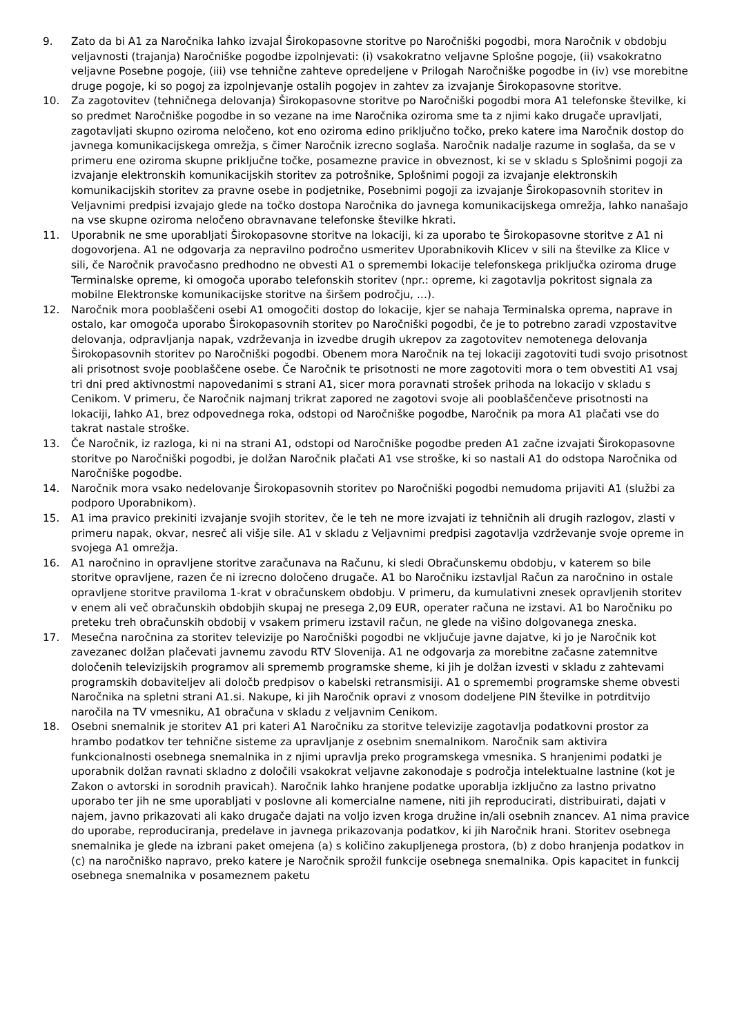9. Zato da bi A1 za Naročnika lahko izvajal Širokopasovne storitve po Naročniški pogodbi, mora Naročnik v obdobju veljavnosti (trajanja) Naročniške pogodbe izpolnjevati: (i) vsakokratno veljavne Splošne pogoje, (ii) vsakokratno veljavne Posebne pogoje, (iii) vse tehnične zahteve opredeljene v Prilogah Naročniške pogodbe in (iv) vse morebitne druge pogoje, ki so pogoj za izpolnjevanje ostalih pogojev in zahtev za izvajanje Širokopasovne storitve.
10. Za zagotovitev (tehničnega delovanja) Širokopasovne storitve po Naročniški pogodbi mora A1 telefonske številke, ki so predmet Naročniške pogodbe in so vezane na ime Naročnika oziroma sme ta z njimi kako drugače upravljati, zagotavljati skupno oziroma neločeno, kot eno oziroma edino priključno točko, preko katere ima Naročnik dostop do javnega komunikacijskega omrežja, s čimer Naročnik izrecno soglaša. Naročnik nadalje razume in soglaša, da se v primeru ene oziroma skupne priključne točke, posamezne pravice in obveznost, ki se v skladu s Splošnimi pogoji za izvajanje elektronskih komunikacijskih storitev za potrošnike, Splošnimi pogoji za izvajanje elektronskih komunikacijskih storitev za pravne osebe in podjetnike, Posebnimi pogoji za izvajanje Širokopasovnih storitev in Veljavnimi predpisi izvajajo glede na točko dostopa Naročnika do javnega komunikacijskega omrežja, lahko nanašajo na vse skupne oziroma neločeno obravnavane telefonske številke hkrati.
11. Uporabnik ne sme uporabljati Širokopasovne storitve na lokaciji, ki za uporabo te Širokopasovne storitve z A1 ni dogovorjena. A1 ne odgovarja za nepravilno področno usmeritev Uporabnikovih Klicev v sili na številke za Klice v sili, če Naročnik pravočasno predhodno ne obvesti A1 o spremembi lokacije telefonskega priključka oziroma druge Terminalske opreme, ki omogoča uporabo telefonskih storitev (npr.: opreme, ki zagotavlja pokritost signala za mobilne Elektronske komunikacijske storitve na širšem področju, …).
12. Naročnik mora pooblaščeni osebi A1 omogočiti dostop do lokacije, kjer se nahaja Terminalska oprema, naprave in ostalo, kar omogoča uporabo Širokopasovnih storitev po Naročniški pogodbi, če je to potrebno zaradi vzpostavitve delovanja, odpravljanja napak, vzdrževanja in izvedbe drugih ukrepov za zagotovitev nemotenega delovanja Širokopasovnih storitev po Naročniški pogodbi. Obenem mora Naročnik na tej lokaciji zagotoviti tudi svojo prisotnost ali prisotnost svoje pooblaščene osebe. Če Naročnik te prisotnosti ne more zagotoviti mora o tem obvestiti A1 vsaj tri dni pred aktivnostmi napovedanimi s strani A1, sicer mora poravnati strošek prihoda na lokacijo v skladu s Cenikom. V primeru, če Naročnik najmanj trikrat zapored ne zagotovi svoje ali pooblaščenčeve prisotnosti na lokaciji, lahko A1, brez odpovednega roka, odstopi od Naročniške pogodbe, Naročnik pa mora A1 plačati vse do takrat nastale stroške.
13. Če Naročnik, iz razloga, ki ni na strani A1, odstopi od Naročniške pogodbe preden A1 začne izvajati Širokopasovne storitve po Naročniški pogodbi, je dolžan Naročnik plačati A1 vse stroške, ki so nastali A1 do odstopa Naročnika od Naročniške pogodbe.
14. Naročnik mora vsako nedelovanje Širokopasovnih storitev po Naročniški pogodbi nemudoma prijaviti A1 (službi za podporo Uporabnikom).
15. A1 ima pravico prekiniti izvajanje svojih storitev, če le teh ne more izvajati iz tehničnih ali drugih razlogov, zlasti v primeru napak, okvar, nesreč ali višje sile. A1 v skladu z Veljavnimi predpisi zagotavlja vzdrževanje svoje opreme in svojega A1 omrežja.
16. A1 naročnino in opravljene storitve zaračunava na Računu, ki sledi Obračunskemu obdobju, v katerem so bile storitve opravljene, razen če ni izrecno določeno drugače. A1 bo Naročniku izstavljal Račun za naročnino in ostale opravljene storitve praviloma 1-krat v obračunskem obdobju. V primeru, da kumulativni znesek opravljenih storitev v enem ali več obračunskih obdobjih skupaj ne presega 2,09 EUR, operater računa ne izstavi. A1 bo Naročniku po preteku treh obračunskih obdobij v vsakem primeru izstavil račun, ne glede na višino dolgovanega zneska.
17. Mesečna naročnina za storitev televizije po Naročniški pogodbi ne vključuje javne dajatve, ki jo je Naročnik kot zavezanec dolžan plačevati javnemu zavodu RTV Slovenija. A1 ne odgovarja za morebitne začasne zatemnitve določenih televizijskih programov ali sprememb programske sheme, ki jih je dolžan izvesti v skladu z zahtevami programskih dobaviteljev ali določb predpisov o kabelski retransmisiji. A1 o spremembi programske sheme obvesti Naročnika na spletni strani A1.si. Nakupe, ki jih Naročnik opravi z vnosom dodeljene PIN številke in potrditvijo naročila na TV vmesniku, A1 obračuna v skladu z veljavnim Cenikom.
18. Osebni snemalnik je storitev A1 pri kateri A1 Naročniku za storitve televizije zagotavlja podatkovni prostor za hrambo podatkov ter tehnične sisteme za upravljanje z osebnim snemalnikom. Naročnik sam aktivira funkcionalnosti osebnega snemalnika in z njimi upravlja preko programskega vmesnika. S hranjenimi podatki je uporabnik dolžan ravnati skladno z določili vsakokrat veljavne zakonodaje s področja intelektualne lastnine (kot je Zakon o avtorski in sorodnih pravicah). Naročnik lahko hranjene podatke uporablja izključno za lastno privatno uporabo ter jih ne sme uporabljati v poslovne ali komercialne namene, niti jih reproducirati, distribuirati, dajati v najem, javno prikazovati ali kako drugače dajati na voljo izven kroga družine in/ali osebnih znancev. A1 nima pravice do uporabe, reproduciranja, predelave in javnega prikazovanja podatkov, ki jih Naročnik hrani. Storitev osebnega snemalnika je glede na izbrani paket omejena (a) s količino zakupljenega prostora, (b) z dobo hranjenja podatkov in (c) na naročniško napravo, preko katere je Naročnik sprožil funkcije osebnega snemalnika. Opis kapacitet in funkcij osebnega snemalnika v posameznem paketu